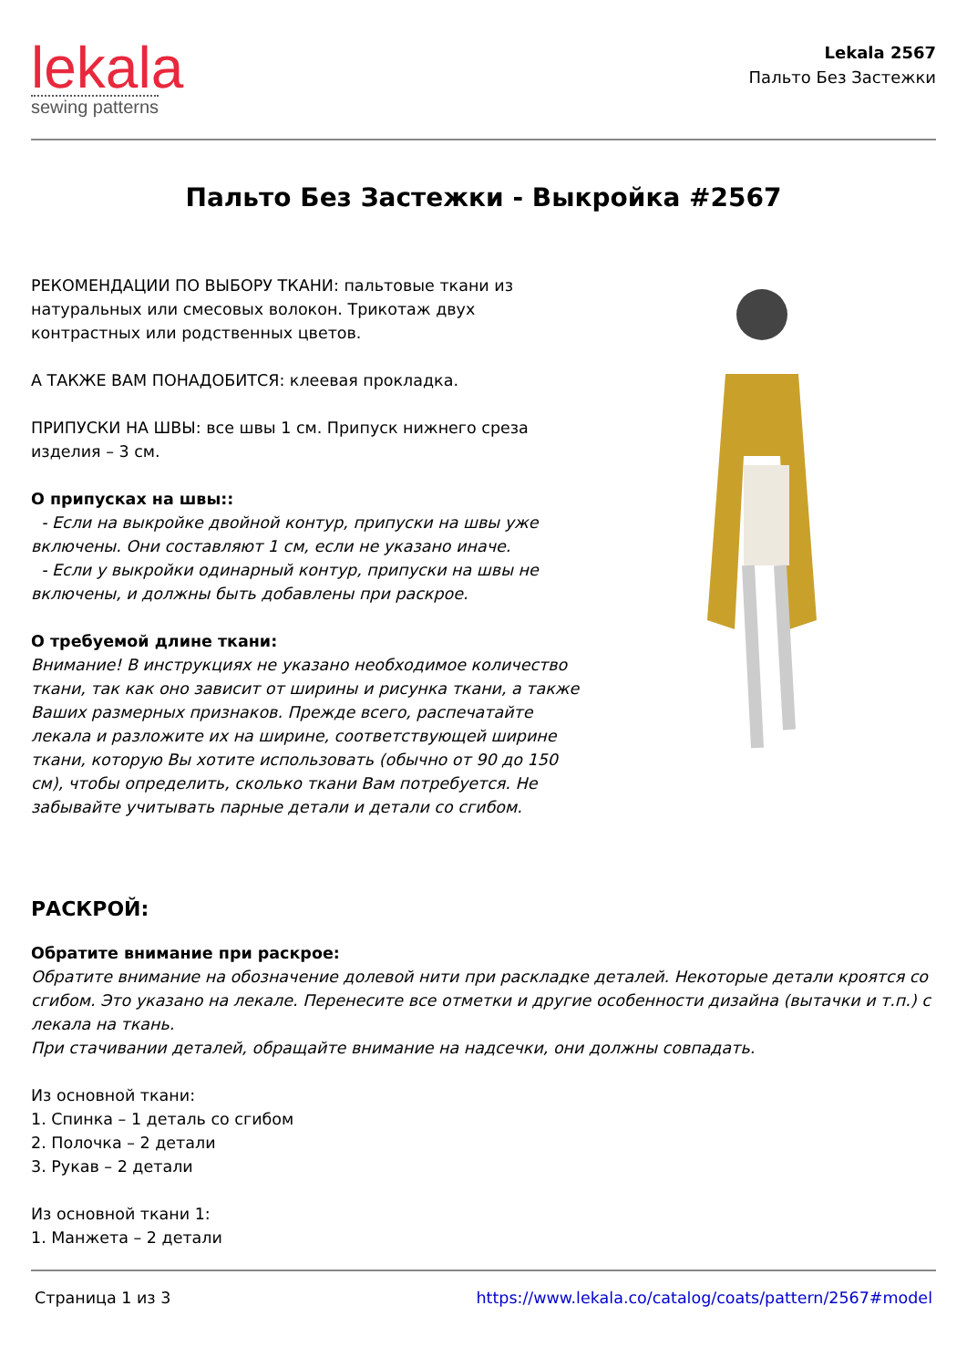lekala
sewing patterns
Lekala 2567
Пальто Без Застежки
Пальто Без Застежки - Выкройка #2567
РЕКОМЕНДАЦИИ ПО ВЫБОРУ ТКАНИ: пальтовые ткани из натуральных или смесовых волокон. Трикотаж двух контрастных или родственных цветов.
А ТАКЖЕ ВАМ ПОНАДОБИТСЯ: клеевая прокладка.
ПРИПУСКИ НА ШВЫ: все швы 1 см. Припуск нижнего среза изделия – 3 см.
О припусках на швы::
- Если на выкройке двойной контур, припуски на швы уже включены. Они составляют 1 см, если не указано иначе.
- Если у выкройки одинарный контур, припуски на швы не включены, и должны быть добавлены при раскрое.
О требуемой длине ткани:
Внимание! В инструкциях не указано необходимое количество ткани, так как оно зависит от ширины и рисунка ткани, а также Ваших размерных признаков. Прежде всего, распечатайте лекала и разложите их на ширине, соответствующей ширине ткани, которую Вы хотите использовать (обычно от 90 до 150 см), чтобы определить, сколько ткани Вам потребуется. Не забывайте учитывать парные детали и детали со сгибом.
РАСКРОЙ:
Обратите внимание при раскрое:
Обратите внимание на обозначение долевой нити при раскладке деталей. Некоторые детали кроятся со сгибом. Это указано на лекале. Перенесите все отметки и другие особенности дизайна (вытачки и т.п.) с лекала на ткань.
При стачивании деталей, обращайте внимание на надсечки, они должны совпадать.
Из основной ткани:
1. Спинка – 1 деталь со сгибом
2. Полочка – 2 детали
3. Рукав – 2 детали
Из основной ткани 1:
1. Манжета – 2 детали
Страница 1 из 3 https://www.lekala.co/catalog/coats/pattern/2567#model